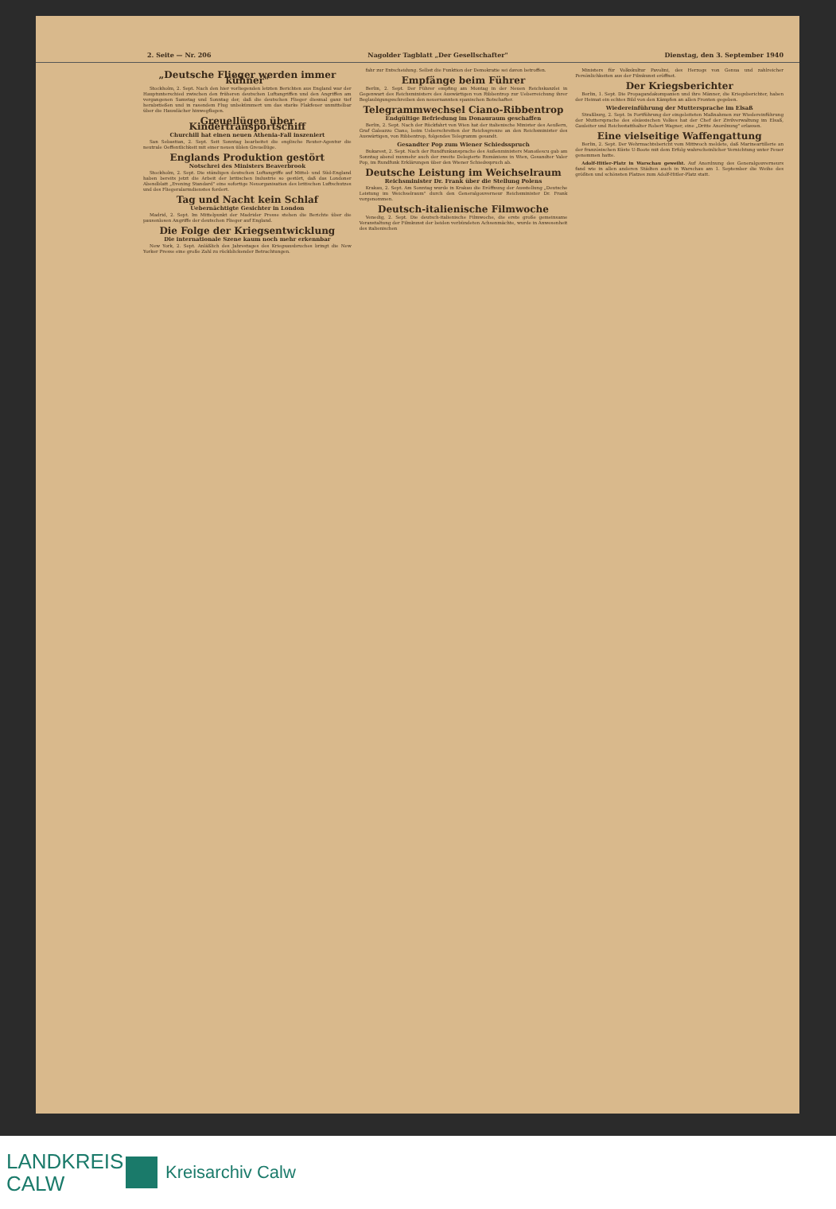2. Seite — Nr. 206 Nagolder Tagblatt „Der Gesellschafter" Dienstag, den 3. September 1940
„Deutsche Flieger werden immer kühner"
Stockholm, 2. Sept. Nach den hier vorliegenden letzten Berichten aus England war der Hauptunterschied zwischen den früheren deutschen Luftangriffen und den Angriffen am vergangenen Samstag und Sonntag der, daß die deutschen Flieger diesmal ganz tief herabstießen und in rasendem Flug unbekümmert um das starke Flakfeuer unmittelbar über die Hausdächer hinwegflogen.
Greuellügen über Kindertransportschiff
Churchill hat einen neuen Athenia-Fall inszeniert
San Sebastian, 2. Sept. Seit Sonntag bearbeitet die englische Reuter-Agentur die neutrale Oeffentlichkeit mit einer neuen üblen Greuellüge.
Englands Produktion gestört
Notschrei des Ministers Beaverbrook
Stockholm, 2. Sept. Die ständigen deutschen Luftangriffe auf Mittel- und Süd-England haben bereits jetzt die Arbeit der britischen Industrie so gestört, daß das Londoner Abendblatt „Evening Standard" eine sofortige Neuorganisation des britischen Luftschutzes und des Fliegeralarmdienstes fordert.
Tag und Nacht kein Schlaf
Uebernächtigte Gesichter in London
Madrid, 2. Sept. Im Mittelpunkt der Madrider Presse stehen die Berichte über die pausenlosen Angriffe der deutschen Flieger auf England.
Die Folge der Kriegsentwicklung
Die internationale Szene kaum noch mehr erkennbar
New York, 2. Sept. Anläßlich des Jahrestages des Kriegsausbruches bringt die New Yorker Presse eine große Zahl zu rückblickender Betrachtungen.
fahr zur Entscheidung. Selbst die Funktion der Demokratie sei davon betroffen.
Empfänge beim Führer
Berlin, 2. Sept. Der Führer empfing am Montag in der Neuen Reichskanzlei in Gegenwart des Reichsministers des Auswärtigen von Ribbentrop zur Ueberreichung ihrer Beglaubigungsschreiben den neuernannten spanischen Botschafter.
Telegrammwechsel Ciano-Ribbentrop
Endgültige Befriedung im Donauraum geschaffen
Berlin, 2. Sept. Nach der Rückfahrt von Wien hat der italienische Minister des Aeußern, Graf Galeazzo Ciano, beim Ueberschreiten der Reichsgrenze an den Reichsminister des Auswärtigen, von Ribbentrop, folgendes Telegramm gesandt.
Gesandter Pop zum Wiener Schiedsspruch
Bukarest, 2. Sept. Nach der Rundfunkansprache des Außenministers Manoilescu gab am Sonntag abend nunmehr auch der zweite Delegierte Rumäniens in Wien, Gesandter Valer Pop, im Rundfunk Erklärungen über den Wiener Schiedsspruch ab.
Deutsche Leistung im Weichselraum
Reichsminister Dr. Frank über die Stellung Polens
Krakau, 2. Sept. Am Sonntag wurde in Krakau die Eröffnung der Ausstellung „Deutsche Leistung im Weichselraum" durch den Generalgouverneur Reichsminister Dr. Frank vorgenommen.
Deutsch-italienische Filmwoche
Venedig, 2. Sept. Die deutsch-italienische Filmwoche, die erste große gemeinsame Veranstaltung der Filmkunst der beiden verbündeten Achsenmächte, wurde in Anwesenheit des italienischen
Ministers für Volkskultur Pavolini, des Herzogs von Genua und zahlreicher Persönlichkeiten aus der Filmkunst eröffnet.
Der Kriegsberichter
Berlin, 1. Sept. Die Propagandakompanien und ihre Männer, die Kriegsberichter, haben der Heimat ein echtes Bild von den Kämpfen an allen Fronten gegeben.
Wiedereinführung der Muttersprache im Elsaß
Straßburg, 2. Sept. In Fortführung der eingeleiteten Maßnahmen zur Wiedereinführung der Muttersprache des elsässischen Volkes hat der Chef der Zivilverwaltung im Elsaß, Gauleiter und Reichsstatthalter Robert Wagner, eine „Dritte Anordnung" erlassen.
Eine vielseitige Waffengattung
Berlin, 2. Sept. Der Wehrmachtsbericht vom Mittwoch meldete, daß Marineartillerie an der französischen Küste U-Boote mit dem Erfolg wahrscheinlicher Vernichtung unter Feuer genommen hatte.
Adolf-Hitler-Platz in Warschau geweiht. Auf Anordnung des Generalgouverneurs fand wie in allen anderen Städten auch in Warschau am 1. September die Weihe des größten und schönsten Platzes zum Adolf-Hitler-Platz statt.
LANDKREIS
CALW
Kreisarchiv Calw